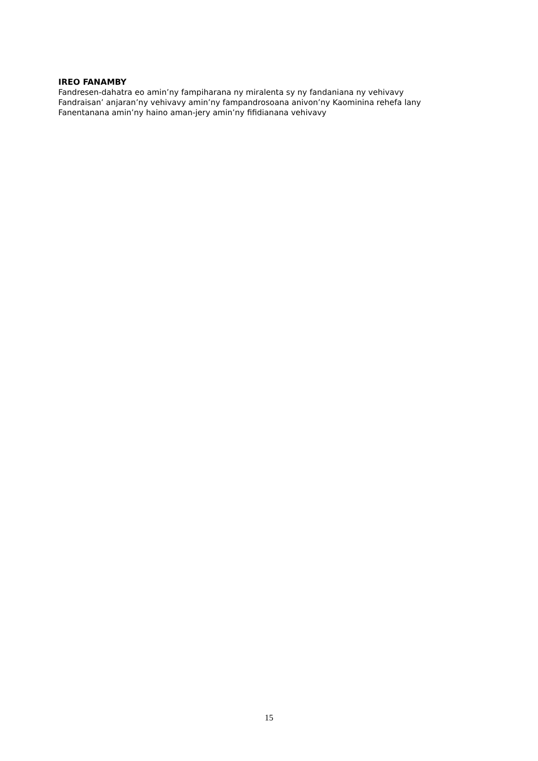IREO FANAMBY
Fandresen-dahatra eo amin’ny fampiharana ny miralenta sy ny fandaniana ny vehivavy
Fandraisan’ anjaran’ny vehivavy amin’ny fampandrosoana anivon’ny Kaominina rehefa lany
Fanentanana amin’ny haino aman-jery amin’ny fifidianana vehivavy
15